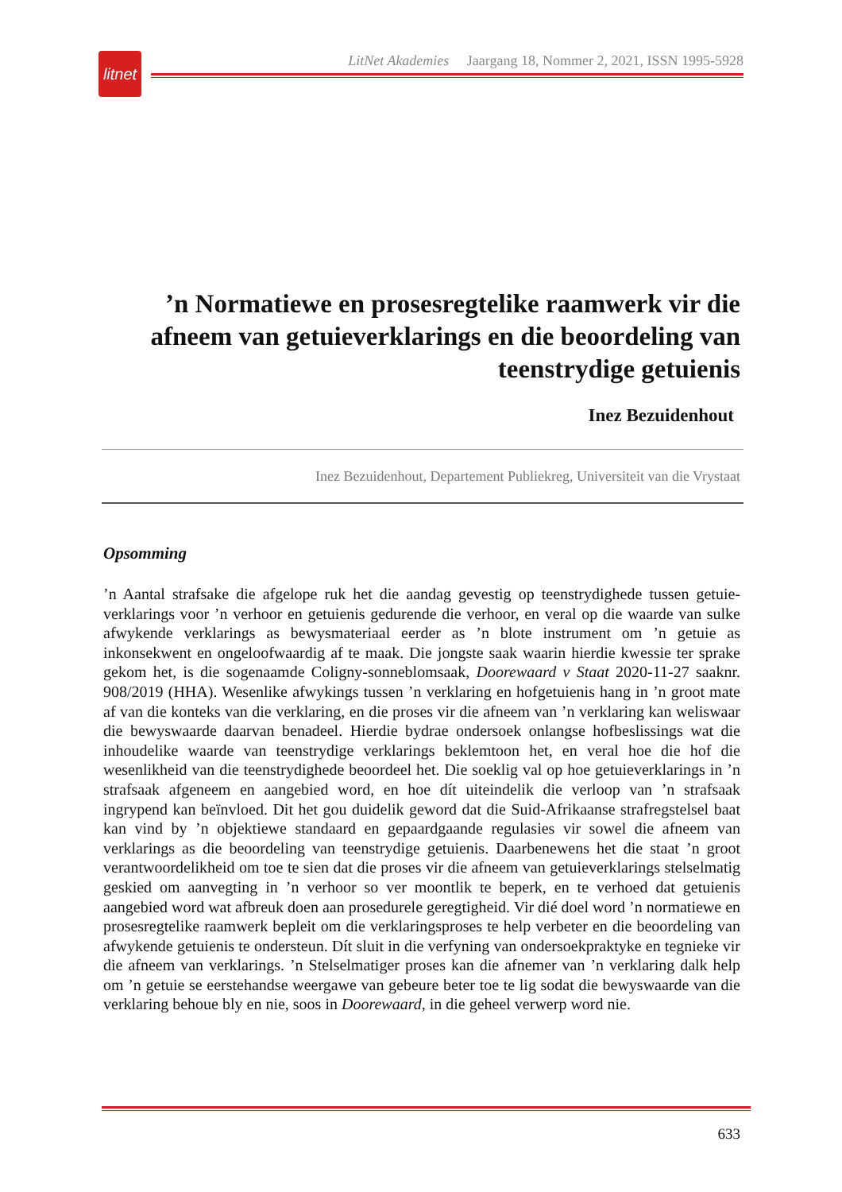litnet
LitNet Akademies Jaargang 18, Nommer 2, 2021, ISSN 1995-5928
’n Normatiewe en prosesregtelike raamwerk vir die afneem van getuieverklarings en die beoordeling van teenstrydige getuienis
Inez Bezuidenhout
Inez Bezuidenhout, Departement Publiekreg, Universiteit van die Vrystaat
Opsomming
’n Aantal strafsake die afgelope ruk het die aandag gevestig op teenstrydighede tussen getuie-verklarings voor ’n verhoor en getuienis gedurende die verhoor, en veral op die waarde van sulke afwykende verklarings as bewysmateriaal eerder as ’n blote instrument om ’n getuie as inkonsekwent en ongeloofwaardig af te maak. Die jongste saak waarin hierdie kwessie ter sprake gekom het, is die sogenaamde Coligny-sonneblomsaak, Doorewaard v Staat 2020-11-27 saaknr. 908/2019 (HHA). Wesenlike afwykings tussen ’n verklaring en hofgetuienis hang in ’n groot mate af van die konteks van die verklaring, en die proses vir die afneem van ’n verklaring kan weliswaar die bewyswaarde daarvan benadeel. Hierdie bydrae ondersoek onlangse hofbeslissings wat die inhoudelike waarde van teenstrydige verklarings beklemtoon het, en veral hoe die hof die wesenlikheid van die teenstrydighede beoordeel het. Die soeklig val op hoe getuieverklarings in ’n strafsaak afgeneem en aangebied word, en hoe dít uiteindelik die verloop van ’n strafsaak ingrypend kan beïnvloed. Dit het gou duidelik geword dat die Suid-Afrikaanse strafregstelsel baat kan vind by ’n objektiewe standaard en gepaardgaande regulasies vir sowel die afneem van verklarings as die beoordeling van teenstrydige getuienis. Daarbenewens het die staat ’n groot verantwoordelikheid om toe te sien dat die proses vir die afneem van getuieverklarings stelselmatig geskied om aanvegting in ’n verhoor so ver moontlik te beperk, en te verhoed dat getuienis aangebied word wat afbreuk doen aan prosedurele geregtigheid. Vir dié doel word ’n normatiewe en prosesregtelike raamwerk bepleit om die verklaringsproses te help verbeter en die beoordeling van afwykende getuienis te ondersteun. Dít sluit in die verfyning van ondersoekpraktyke en tegnieke vir die afneem van verklarings. ’n Stelselmatiger proses kan die afnemer van ’n verklaring dalk help om ’n getuie se eerstehandse weergawe van gebeure beter toe te lig sodat die bewyswaarde van die verklaring behoue bly en nie, soos in Doorewaard, in die geheel verwerp word nie.
633